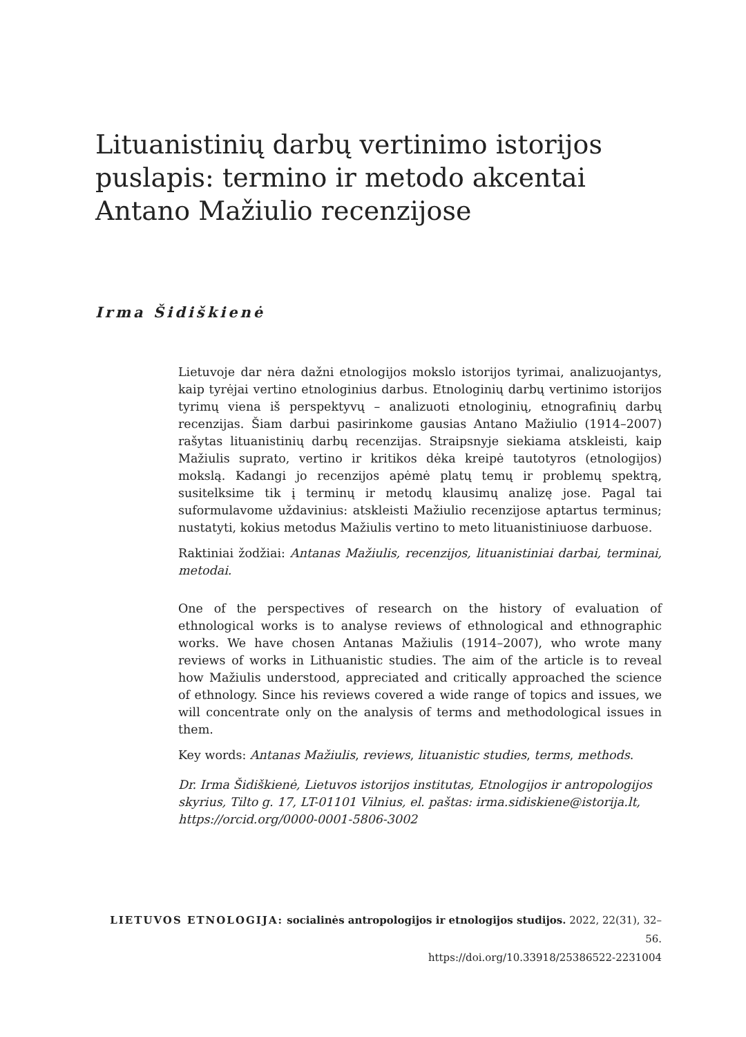Lituanistinių darbų vertinimo istorijos puslapis: termino ir metodo akcentai Antano Mažiulio recenzijose
Irma Šidiškienė
Lietuvoje dar nėra dažni etnologijos mokslo istorijos tyrimai, analizuojantys, kaip tyrėjai vertino etnologinius darbus. Etnologinių darbų vertinimo istorijos tyrimų viena iš perspektyvų – analizuoti etnologinių, etnografinių darbų recenzijas. Šiam darbui pasirinkome gausias Antano Mažiulio (1914–2007) rašytas lituanistinių darbų recenzijas. Straipsnyje siekiama atskleisti, kaip Mažiulis suprato, vertino ir kritikos dėka kreipė tautotyros (etnologijos) mokslą. Kadangi jo recenzijos apėmė platų temų ir problemų spektrą, susitelksime tik į terminų ir metodų klausimų analizę jose. Pagal tai suformulavome uždavinius: atskleisti Mažiulio recenzijose aptartus terminus; nustatyti, kokius metodus Mažiulis vertino to meto lituanistiniuose darbuose.
Raktiniai žodžiai: Antanas Mažiulis, recenzijos, lituanistiniai darbai, terminai, metodai.
One of the perspectives of research on the history of evaluation of ethnological works is to analyse reviews of ethnological and ethnographic works. We have chosen Antanas Mažiulis (1914–2007), who wrote many reviews of works in Lithuanistic studies. The aim of the article is to reveal how Mažiulis understood, appreciated and critically approached the science of ethnology. Since his reviews covered a wide range of topics and issues, we will concentrate only on the analysis of terms and methodological issues in them.
Key words: Antanas Mažiulis, reviews, lituanistic studies, terms, methods.
Dr. Irma Šidiškienė, Lietuvos istorijos institutas, Etnologijos ir antropologijos skyrius, Tilto g. 17, LT-01101 Vilnius, el. paštas: irma.sidiskiene@istorija.lt, https://orcid.org/0000-0001-5806-3002
LIETUVOS ETNOLOGIJA: socialinės antropologijos ir etnologijos studijos. 2022, 22(31), 32–56.
https://doi.org/10.33918/25386522-2231004